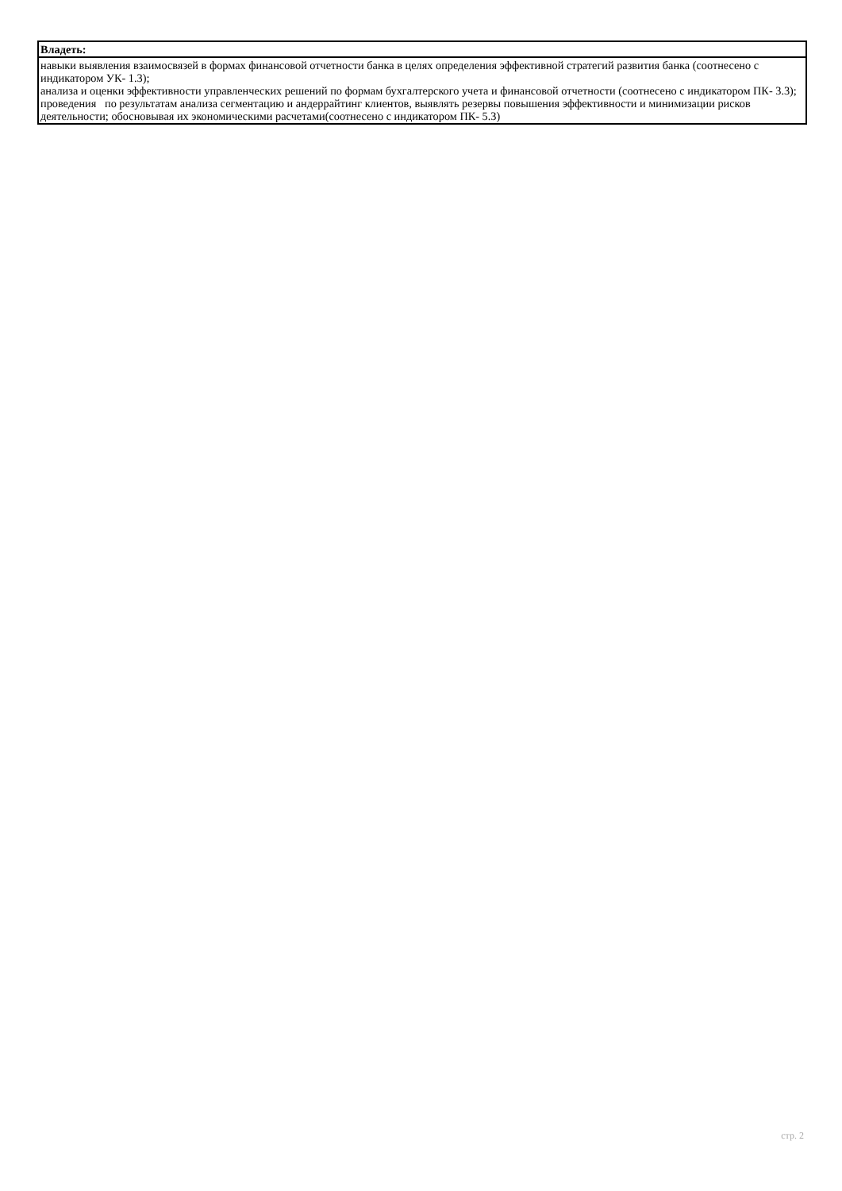| Владеть: |
| навыки выявления взаимосвязей в формах финансовой отчетности банка в целях определения эффективной стратегий развития банка (соотнесено с индикатором УК- 1.3); анализа и оценки эффективности управленческих решений по формам бухгалтерского учета и финансовой отчетности (соотнесено с индикатором ПК- 3.3); проведения по результатам анализа сегментацию и андеррайтинг клиентов, выявлять резервы повышения эффективности и минимизации рисков деятельности; обосновывая их экономическими расчетами(соотнесено с индикатором ПК- 5.3) |
стр. 2